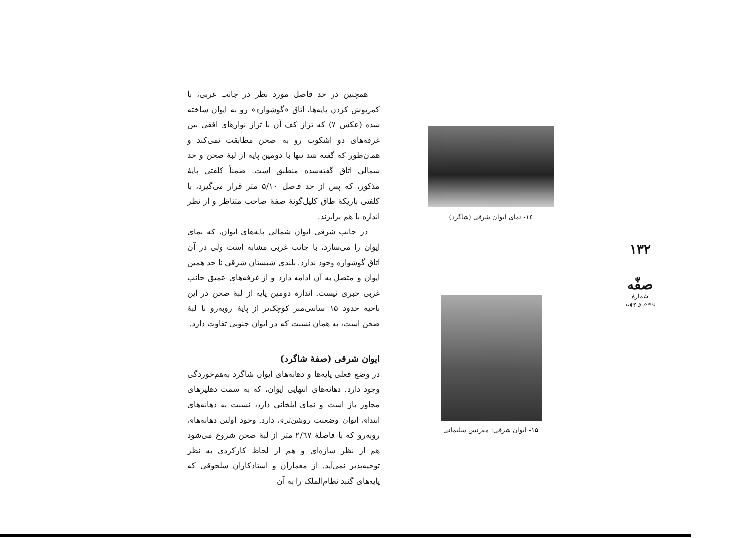۱۳۲
صفّه
شمارهٔ
پنجم و چهل
۱٤- نمای ایوان شرقی (شاگرد)
۱۵- ایوان شرقی: مقرنس سلیمانی
همچنین در حد فاصل مورد نظر در جانب غربی، با کمرپوش کردن پایه‌ها، اتاق «گوشواره» رو به ایوان ساخته شده (عکس ۷) که تراز کف آن با تراز نوارهای افقی بین غرفه‌های دو اشکوب رو به صحن مطابقت نمی‌کند و همان‌طور که گفته شد تنها با دومین پایه از لبهٔ صحن و حد شمالی اتاق گفته‌شده منطبق است. ضمناً کلفتی پایهٔ مذکور، که پس از حد فاصل ۵/۱۰ متر قرار می‌گیرد، با کلفتی باریکهٔ طاق کلیل‌گونهٔ صفهٔ صاحب متناظر و از نظر اندازه با هم برابرند.
در جانب شرقی ایوان شمالی پایه‌های ایوان، که نمای ایوان را می‌سازد، با جانب غربی مشابه است ولی در آن اتاق گوشواره وجود ندارد. بلندی شبستان شرقی تا حد همین ایوان و متصل به آن ادامه دارد و از غرفه‌های عمیق جانب غربی خبری نیست. اندازهٔ دومین پایه از لبهٔ صحن در این ناحیه حدود ۱۵ سانتی‌متر کوچک‌تر از پایهٔ روبه‌رو تا لبهٔ صحن است، به همان نسبت که در ایوان جنوبی تفاوت دارد.
ایوان شرقی (صفهٔ شاگرد)
در وضع فعلی پایه‌ها و دهانه‌های ایوان شاگرد به‌هم‌خوردگی وجود دارد. دهانه‌های انتهایی ایوان، که به سمت دهلیزهای مجاور باز است و نمای ایلخانی دارد، نسبت به دهانه‌های ابتدای ایوان وضعیت روشن‌تری دارد. وجود اولین دهانه‌های روبه‌رو که با فاصلهٔ ۲/٦۷ متر از لبهٔ صحن شروع می‌شود هم از نظر سازه‌ای و هم از لحاظ کارکردی به نظر توجیه‌پذیر نمی‌آید. از معماران و استادکاران سلجوقی که پایه‌های گنبد نظام‌الملک را به آن